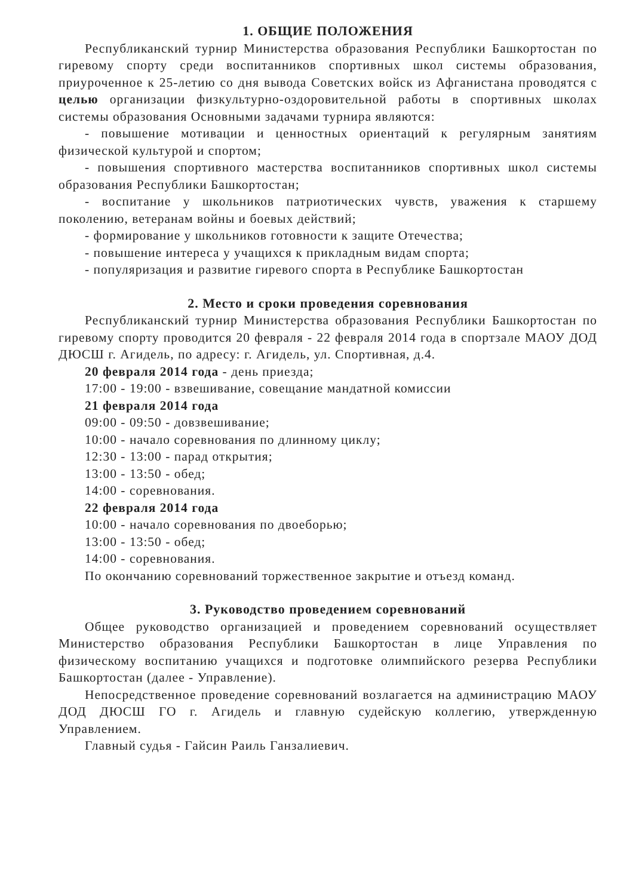1. ОБЩИЕ ПОЛОЖЕНИЯ
Республиканский турнир Министерства образования Республики Башкортостан по гиревому спорту среди воспитанников спортивных школ системы образования, приуроченное к 25-летию со дня вывода Советских войск из Афганистана проводятся с целью организации физкультурно-оздоровительной работы в спортивных школах системы образования Основными задачами турнира являются:
- повышение мотивации и ценностных ориентаций к регулярным занятиям физической культурой и спортом;
- повышения спортивного мастерства воспитанников спортивных школ системы образования Республики Башкортостан;
- воспитание у школьников патриотических чувств, уважения к старшему поколению, ветеранам войны и боевых действий;
- формирование у школьников готовности к защите Отечества;
- повышение интереса у учащихся к прикладным видам спорта;
- популяризация и развитие гиревого спорта в Республике Башкортостан
2. Место и сроки проведения соревнования
Республиканский турнир Министерства образования Республики Башкортостан по гиревому спорту проводится 20 февраля - 22 февраля 2014 года в спортзале МАОУ ДОД ДЮСШ г. Агидель, по адресу: г. Агидель, ул. Спортивная, д.4.
20 февраля 2014 года - день приезда;
17:00 - 19:00 - взвешивание, совещание мандатной комиссии
21 февраля 2014 года
09:00 - 09:50 - довзвешивание;
10:00 - начало соревнования по длинному циклу;
12:30 - 13:00 - парад открытия;
13:00 - 13:50 - обед;
14:00 - соревнования.
22 февраля 2014 года
10:00 - начало соревнования по двоеборью;
13:00 - 13:50 - обед;
14:00 - соревнования.
По окончанию соревнований торжественное закрытие и отъезд команд.
3. Руководство проведением соревнований
Общее руководство организацией и проведением соревнований осуществляет Министерство образования Республики Башкортостан в лице Управления по физическому воспитанию учащихся и подготовке олимпийского резерва Республики Башкортостан (далее - Управление).
Непосредственное проведение соревнований возлагается на администрацию МАОУ ДОД ДЮСШ ГО г. Агидель и главную судейскую коллегию, утвержденную Управлением.
Главный судья - Гайсин Раиль Ганзалиевич.